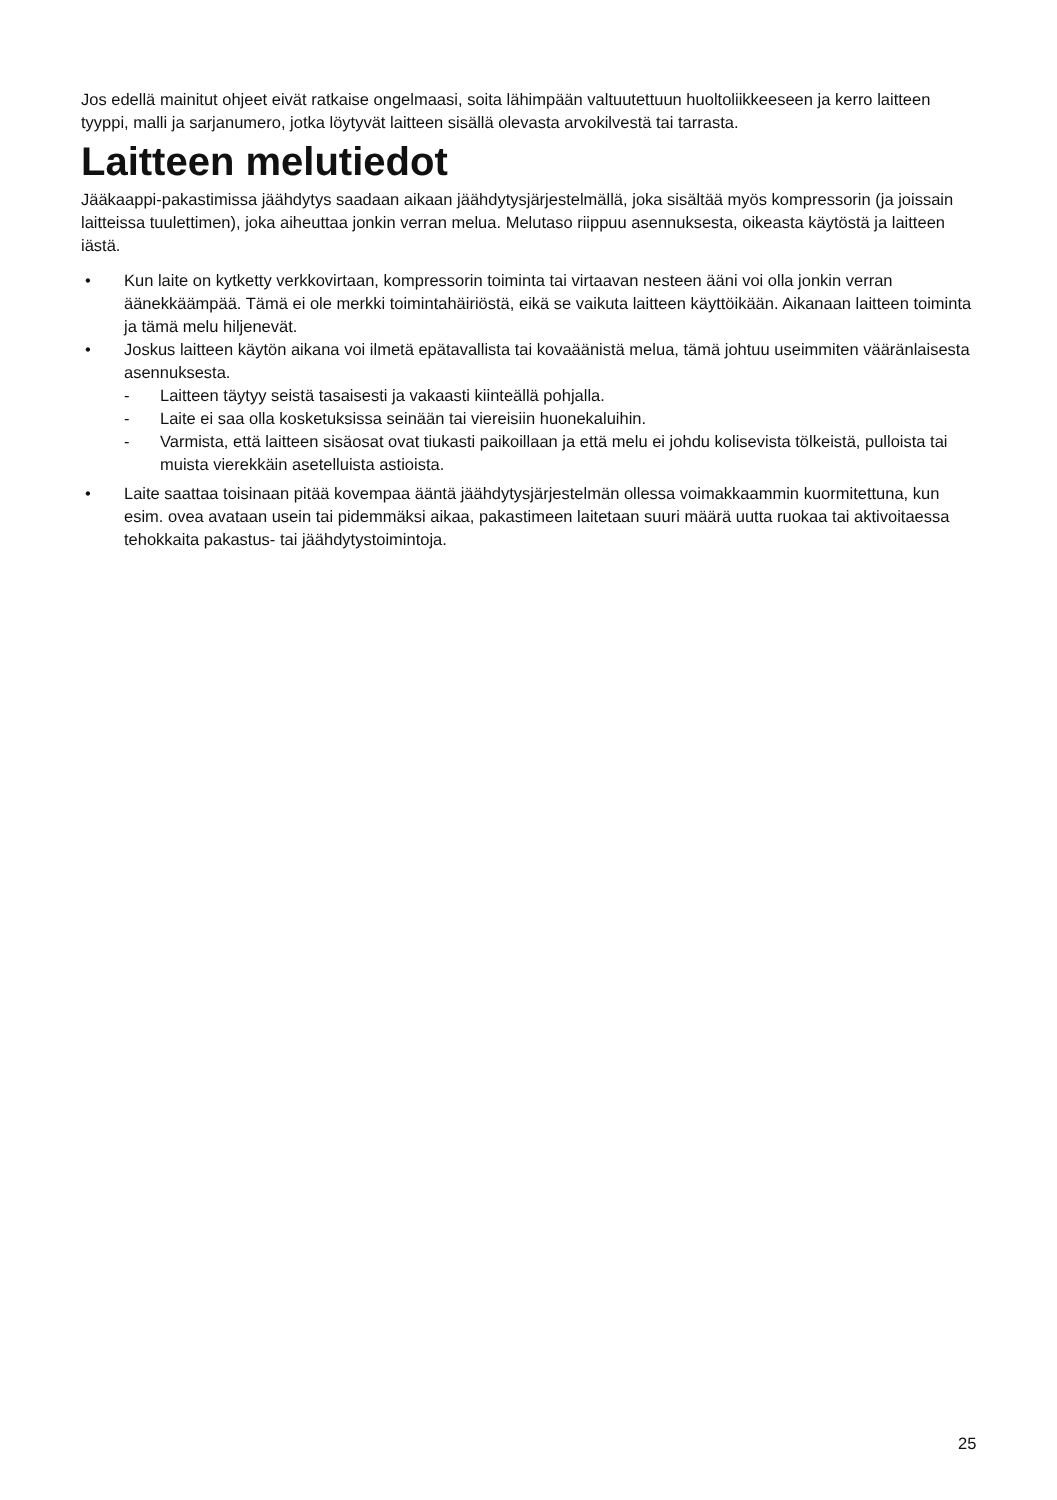Jos edellä mainitut ohjeet eivät ratkaise ongelmaasi, soita lähimpään valtuutettuun huoltoliikkeeseen ja kerro laitteen tyyppi, malli ja sarjanumero, jotka löytyvät laitteen sisällä olevasta arvokilvestä tai tarrasta.
Laitteen melutiedot
Jääkaappi-pakastimissa jäähdytys saadaan aikaan jäähdytysjärjestelmällä, joka sisältää myös kompressorin (ja joissain laitteissa tuulettimen), joka aiheuttaa jonkin verran melua. Melutaso riippuu asennuksesta, oikeasta käytöstä ja laitteen iästä.
• Kun laite on kytketty verkkovirtaan, kompressorin toiminta tai virtaavan nesteen ääni voi olla jonkin verran äänekkäämpää. Tämä ei ole merkki toimintahäiriöstä, eikä se vaikuta laitteen käyttöikään. Aikanaan laitteen toiminta ja tämä melu hiljenevät.
• Joskus laitteen käytön aikana voi ilmetä epätavallista tai kovaäänistä melua, tämä johtuu useimmiten vääränlaisesta asennuksesta.
- Laitteen täytyy seistä tasaisesti ja vakaasti kiinteällä pohjalla.
- Laite ei saa olla kosketuksissa seinään tai viereisiin huonekaluihin.
- Varmista, että laitteen sisäosat ovat tiukasti paikoillaan ja että melu ei johdu kolisevista tölkeistä, pulloista tai muista vierekkäin asetelluista astioista.
• Laite saattaa toisinaan pitää kovempaa ääntä jäähdytysjärjestelmän ollessa voimakkaammin kuormitettuna, kun esim. ovea avataan usein tai pidemmäksi aikaa, pakastimeen laitetaan suuri määrä uutta ruokaa tai aktivoitaessa tehokkaita pakastus- tai jäähdytystoimintoja.
25